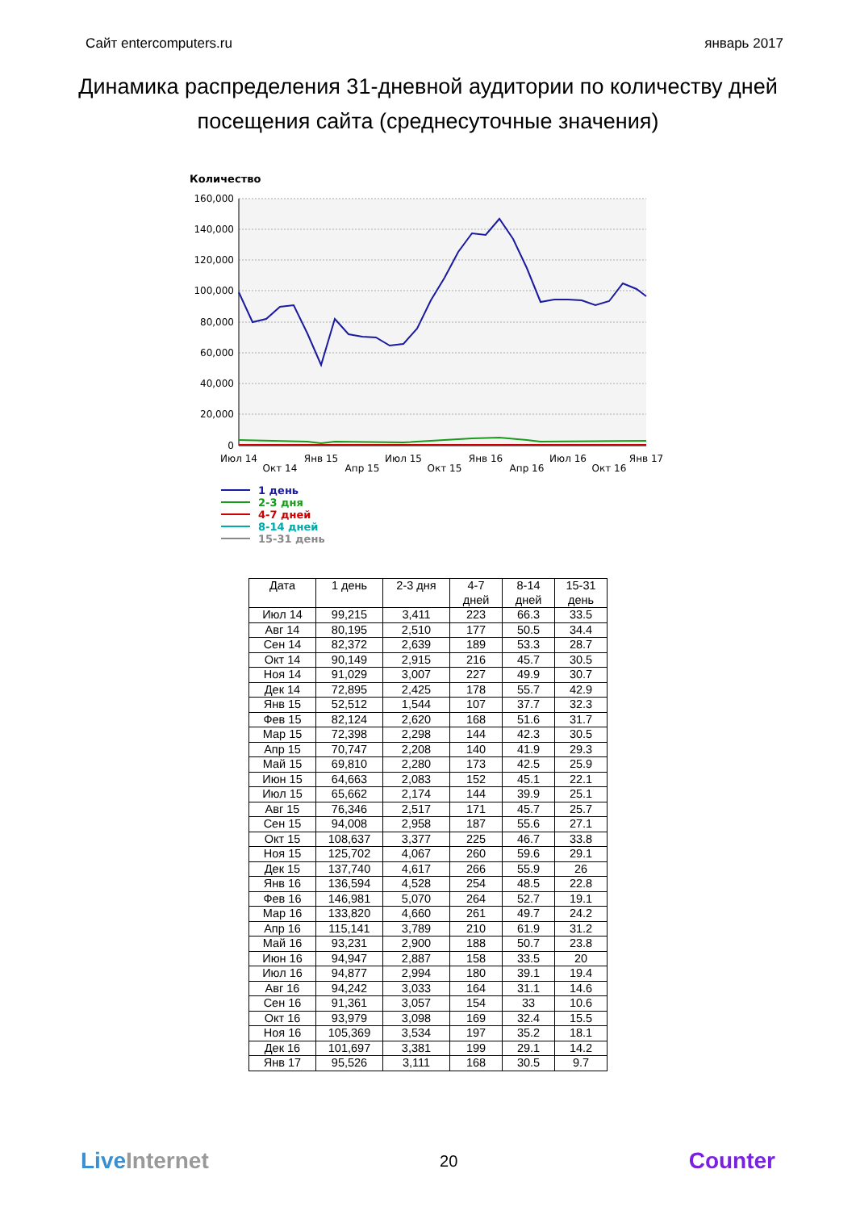Сайт entercomputers.ru январь 2017
Динамика распределения 31-дневной аудитории по количеству дней посещения сайта (среднесуточные значения)
Количество
160,000
140,000
120,000
100,000
80,000
60,000
40,000
20,000
0
Июл 14
Окт 14
Янв 15
Апр 15
Июл 15
Окт 15
Янв 16
Апр 16
Июл 16
Окт 16
Янв 17
1 день
2-3 дня
4-7 дней
8-14 дней
15-31 день
| Дата | 1 день | 2-3 дня | 4-7 дней | 8-14 дней | 15-31 день |
| --- | --- | --- | --- | --- | --- |
| Июл 14 | 99,215 | 3,411 | 223 | 66.3 | 33.5 |
| Авг 14 | 80,195 | 2,510 | 177 | 50.5 | 34.4 |
| Сен 14 | 82,372 | 2,639 | 189 | 53.3 | 28.7 |
| Окт 14 | 90,149 | 2,915 | 216 | 45.7 | 30.5 |
| Ноя 14 | 91,029 | 3,007 | 227 | 49.9 | 30.7 |
| Дек 14 | 72,895 | 2,425 | 178 | 55.7 | 42.9 |
| Янв 15 | 52,512 | 1,544 | 107 | 37.7 | 32.3 |
| Фев 15 | 82,124 | 2,620 | 168 | 51.6 | 31.7 |
| Мар 15 | 72,398 | 2,298 | 144 | 42.3 | 30.5 |
| Апр 15 | 70,747 | 2,208 | 140 | 41.9 | 29.3 |
| Май 15 | 69,810 | 2,280 | 173 | 42.5 | 25.9 |
| Июн 15 | 64,663 | 2,083 | 152 | 45.1 | 22.1 |
| Июл 15 | 65,662 | 2,174 | 144 | 39.9 | 25.1 |
| Авг 15 | 76,346 | 2,517 | 171 | 45.7 | 25.7 |
| Сен 15 | 94,008 | 2,958 | 187 | 55.6 | 27.1 |
| Окт 15 | 108,637 | 3,377 | 225 | 46.7 | 33.8 |
| Ноя 15 | 125,702 | 4,067 | 260 | 59.6 | 29.1 |
| Дек 15 | 137,740 | 4,617 | 266 | 55.9 | 26 |
| Янв 16 | 136,594 | 4,528 | 254 | 48.5 | 22.8 |
| Фев 16 | 146,981 | 5,070 | 264 | 52.7 | 19.1 |
| Мар 16 | 133,820 | 4,660 | 261 | 49.7 | 24.2 |
| Апр 16 | 115,141 | 3,789 | 210 | 61.9 | 31.2 |
| Май 16 | 93,231 | 2,900 | 188 | 50.7 | 23.8 |
| Июн 16 | 94,947 | 2,887 | 158 | 33.5 | 20 |
| Июл 16 | 94,877 | 2,994 | 180 | 39.1 | 19.4 |
| Авг 16 | 94,242 | 3,033 | 164 | 31.1 | 14.6 |
| Сен 16 | 91,361 | 3,057 | 154 | 33 | 10.6 |
| Окт 16 | 93,979 | 3,098 | 169 | 32.4 | 15.5 |
| Ноя 16 | 105,369 | 3,534 | 197 | 35.2 | 18.1 |
| Дек 16 | 101,697 | 3,381 | 199 | 29.1 | 14.2 |
| Янв 17 | 95,526 | 3,111 | 168 | 30.5 | 9.7 |
Live Internet 20 Counter